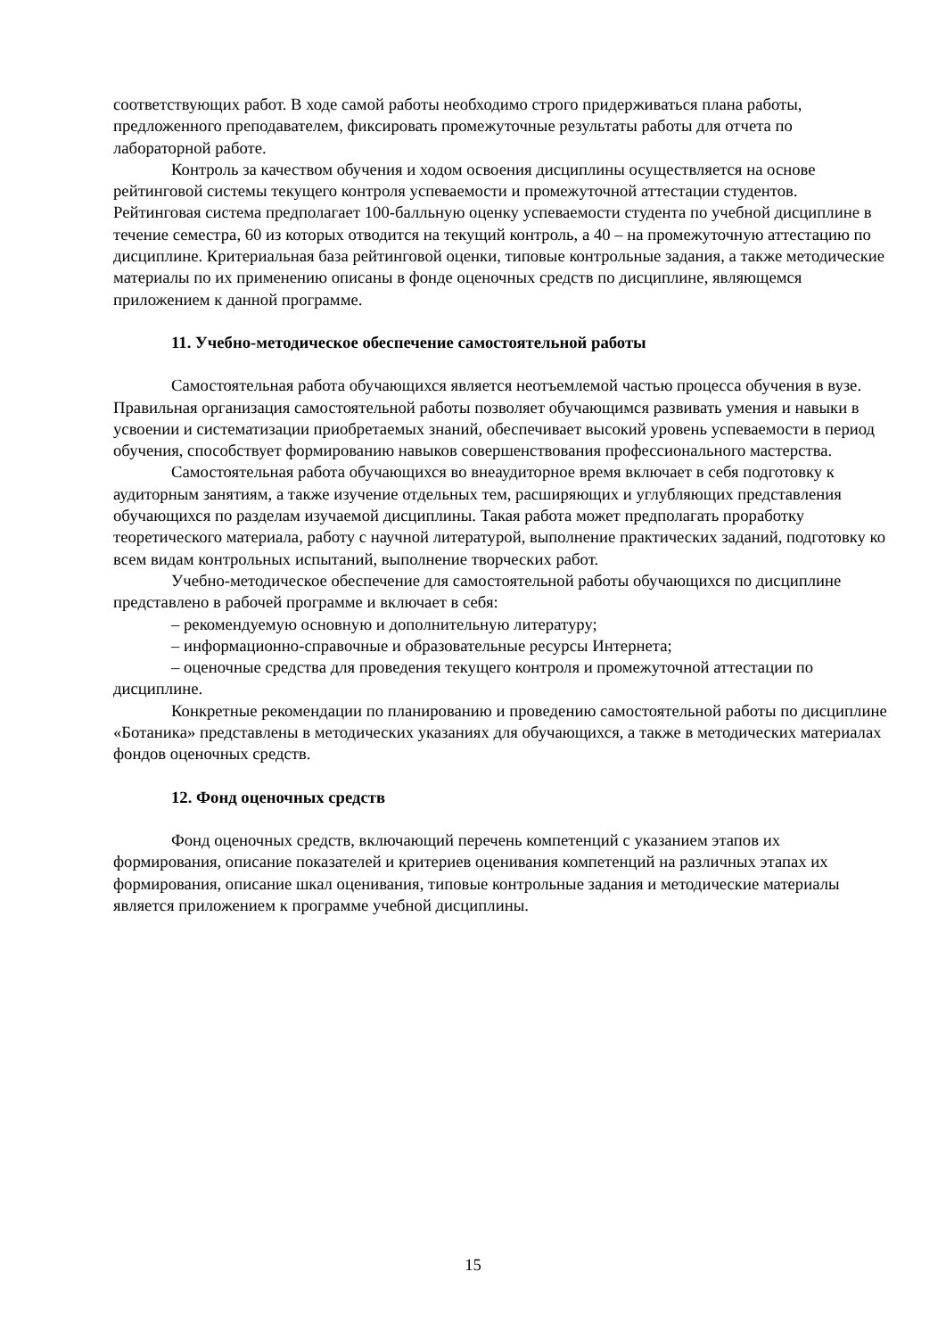соответствующих работ. В ходе самой работы необходимо строго придерживаться плана работы, предложенного преподавателем, фиксировать промежуточные результаты работы для отчета по лабораторной работе.
Контроль за качеством обучения и ходом освоения дисциплины осуществляется на основе рейтинговой системы текущего контроля успеваемости и промежуточной аттестации студентов. Рейтинговая система предполагает 100-балльную оценку успеваемости студента по учебной дисциплине в течение семестра, 60 из которых отводится на текущий контроль, а 40 – на промежуточную аттестацию по дисциплине. Критериальная база рейтинговой оценки, типовые контрольные задания, а также методические материалы по их применению описаны в фонде оценочных средств по дисциплине, являющемся приложением к данной программе.
11. Учебно-методическое обеспечение самостоятельной работы
Самостоятельная работа обучающихся является неотъемлемой частью процесса обучения в вузе. Правильная организация самостоятельной работы позволяет обучающимся развивать умения и навыки в усвоении и систематизации приобретаемых знаний, обеспечивает высокий уровень успеваемости в период обучения, способствует формированию навыков совершенствования профессионального мастерства.
Самостоятельная работа обучающихся во внеаудиторное время включает в себя подготовку к аудиторным занятиям, а также изучение отдельных тем, расширяющих и углубляющих представления обучающихся по разделам изучаемой дисциплины. Такая работа может предполагать проработку теоретического материала, работу с научной литературой, выполнение практических заданий, подготовку ко всем видам контрольных испытаний, выполнение творческих работ.
Учебно-методическое обеспечение для самостоятельной работы обучающихся по дисциплине представлено в рабочей программе и включает в себя:
– рекомендуемую основную и дополнительную литературу;
– информационно-справочные и образовательные ресурсы Интернета;
– оценочные средства для проведения текущего контроля и промежуточной аттестации по дисциплине.
Конкретные рекомендации по планированию и проведению самостоятельной работы по дисциплине «Ботаника» представлены в методических указаниях для обучающихся, а также в методических материалах фондов оценочных средств.
12. Фонд оценочных средств
Фонд оценочных средств, включающий перечень компетенций с указанием этапов их формирования, описание показателей и критериев оценивания компетенций на различных этапах их формирования, описание шкал оценивания, типовые контрольные задания и методические материалы является приложением к программе учебной дисциплины.
15